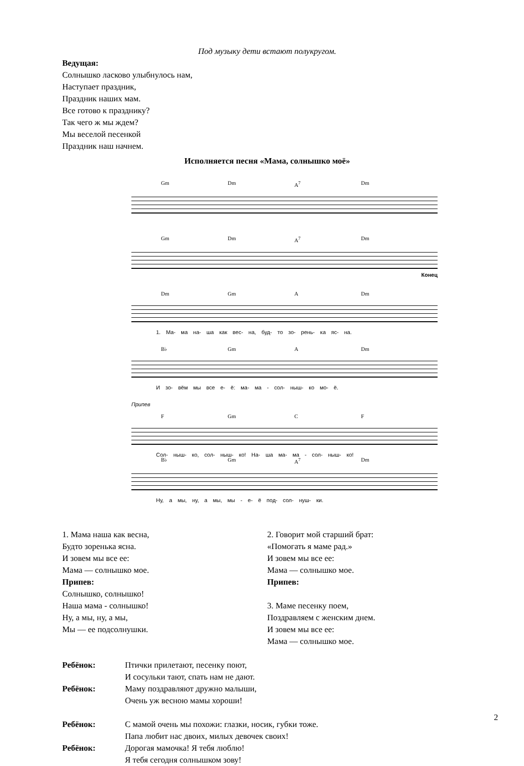Под музыку дети встают полукругом.
Ведущая:
Солнышко ласково улыбнулось нам,
Наступает праздник,
Праздник наших мам.
Все готово к празднику?
Так чего ж мы ждем?
Мы веселой песенкой
Праздник наш начнем.
Исполняется песня «Мама, солнышко моё»
Gm Dm A<sup>7</sup> Dm
Gm Dm A<sup>7</sup> Dm
Конец
Dm Gm A Dm
1. Ма- ма на- ша как вес- на, буд- то зо- рень- ка яс- на.
B♭ Gm A Dm
И зо- вём мы все е- ё: ма- ма - сол- ныш- ко мо- ё.
Припев
F Gm C F
Сол- ныш- ко, сол- ныш- ко! На- ша ма- ма - сол- ныш- ко!
B♭ Gm A<sup>7</sup> Dm
Ну, а мы, ну, а мы, мы - е- ё под- сол- нуш- ки.
1. Мама наша как весна,
Будто зоренька ясна.
И зовем мы все ее:
Мама — солнышко мое.
Припев:
Солнышко, солнышко!
Наша мама - солнышко!
Ну, а мы, ну, а мы,
Мы — ее подсолнушки.
2. Говорит мой старший брат:
«Помогать я маме рад.»
И зовем мы все ее:
Мама — солнышко мое.
Припев:
3. Маме песенку поем,
Поздравляем с женским днем.
И зовем мы все ее:
Мама — солнышко мое.
Ребёнок: Птички прилетают, песенку поют,
И сосульки тают, спать нам не дают.
Ребёнок: Маму поздравляют дружно малыши,
Очень уж весною мамы хороши!
Ребёнок: С мамой очень мы похожи: глазки, носик, губки тоже.
Папа любит нас двоих, милых девочек своих!
Ребёнок: Дорогая мамочка! Я тебя люблю!
Я тебя сегодня солнышком зову!
2